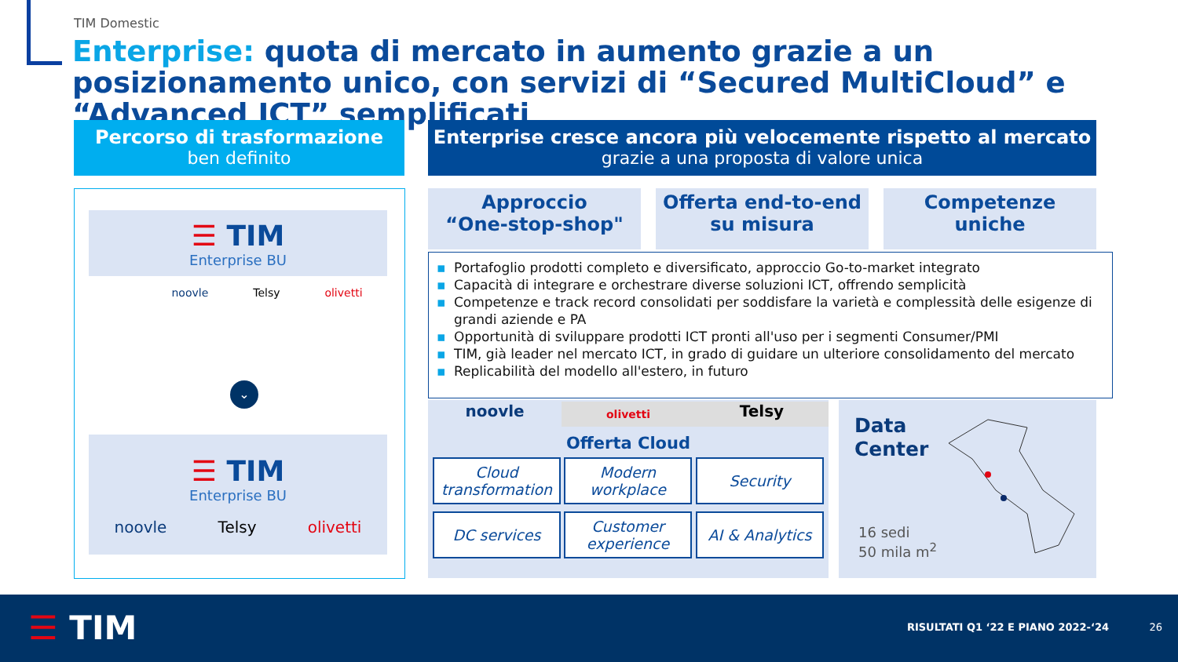TIM Domestic
Enterprise: quota di mercato in aumento grazie a un posizionamento unico, con servizi di “Secured MultiCloud” e “Advanced ICT” semplificati
Percorso di trasformazione
ben definito
Enterprise cresce ancora più velocemente rispetto al mercato
grazie a una proposta di valore unica
☰ TIM
Enterprise BU
noovle Telsy olivetti
⌄
☰ TIM
Enterprise BU
noovle Telsy olivetti
Approccio
“One-stop-shop"
Offerta end-to-end
su misura
Competenze
uniche
▪ Portafoglio prodotti completo e diversificato, approccio Go-to-market integrato
▪ Capacità di integrare e orchestrare diverse soluzioni ICT, offrendo semplicità
▪ Competenze e track record consolidati per soddisfare la varietà e complessità delle esigenze di grandi aziende e PA
▪ Opportunità di sviluppare prodotti ICT pronti all'uso per i segmenti Consumer/PMI
▪ TIM, già leader nel mercato ICT, in grado di guidare un ulteriore consolidamento del mercato
▪ Replicabilità del modello all'estero, in futuro
noovle olivetti Telsy
Offerta Cloud
Cloud transformation
Modern workplace
Security
DC services
Customer experience
AI & Analytics
Data
Center
16 sedi
50 mila m<sup>2</sup>
☰ TIM
RISULTATI Q1 ‘22 E PIANO 2022-‘24
26